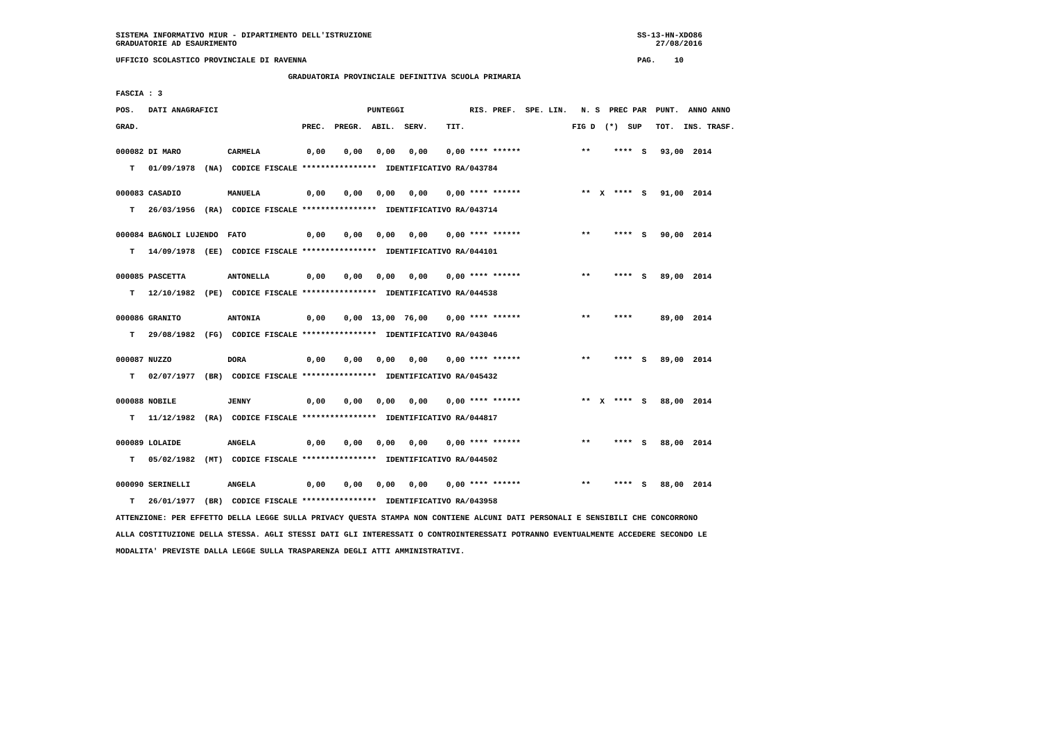SISTEMA INFORMATIVO MIUR - DIPARTIMENTO DELL'ISTRUZIONE                                                         SS-13-HN-XDO86
GRADUATORIE AD ESAURIMENTO                                                                                          27/08/2016

UFFICIO SCOLASTICO PROVINCIALE DI RAVENNA                                                                       PAG.    10

                                     GRADUATORIA PROVINCIALE DEFINITIVA SCUOLA PRIMARIA

FASCIA : 3

POS.   DATI ANAGRAFICI                                PUNTEGGI              RIS. PREF.  SPE. LIN.   N. S  PREC PAR  PUNT.  ANNO ANNO

GRAD.                                   PREC.  PREGR.  ABIL.  SERV.    TIT.                       FIG D  (*)  SUP   TOT.  INS. TRASF.


000082 DI MARO          CARMELA          0,00    0,00   0,00   0,00    0,00 **** ******             **     ****  S   93,00  2014

   T   01/09/1978  (NA)  CODICE FISCALE ****************  IDENTIFICATIVO RA/043784


000083 CASADIO          MANUELA          0,00    0,00   0,00   0,00    0,00 **** ******             **  X  ****  S   91,00  2014

   T   26/03/1956  (RA)  CODICE FISCALE ****************  IDENTIFICATIVO RA/043714


000084 BAGNOLI LUJENDO  FATO             0,00    0,00   0,00   0,00    0,00 **** ******             **     ****  S   90,00  2014

   T   14/09/1978  (EE)  CODICE FISCALE ****************  IDENTIFICATIVO RA/044101


000085 PASCETTA         ANTONELLA        0,00    0,00   0,00   0,00    0,00 **** ******             **     ****  S   89,00  2014

   T   12/10/1982  (PE)  CODICE FISCALE ****************  IDENTIFICATIVO RA/044538


000086 GRANITO          ANTONIA          0,00    0,00  13,00  76,00    0,00 **** ******             **     ****      89,00  2014

   T   29/08/1982  (FG)  CODICE FISCALE ****************  IDENTIFICATIVO RA/043046


000087 NUZZO            DORA             0,00    0,00   0,00   0,00    0,00 **** ******             **     ****  S   89,00  2014

   T   02/07/1977  (BR)  CODICE FISCALE ****************  IDENTIFICATIVO RA/045432


000088 NOBILE           JENNY            0,00    0,00   0,00   0,00    0,00 **** ******             **  X  ****  S   88,00  2014

   T   11/12/1982  (RA)  CODICE FISCALE ****************  IDENTIFICATIVO RA/044817


000089 LOLAIDE          ANGELA           0,00    0,00   0,00   0,00    0,00 **** ******             **     ****  S   88,00  2014

   T   05/02/1982  (MT)  CODICE FISCALE ****************  IDENTIFICATIVO RA/044502


000090 SERINELLI        ANGELA           0,00    0,00   0,00   0,00    0,00 **** ******             **     ****  S   88,00  2014

   T   26/01/1977  (BR)  CODICE FISCALE ****************  IDENTIFICATIVO RA/043958

ATTENZIONE: PER EFFETTO DELLA LEGGE SULLA PRIVACY QUESTA STAMPA NON CONTIENE ALCUNI DATI PERSONALI E SENSIBILI CHE CONCORRONO

ALLA COSTITUZIONE DELLA STESSA. AGLI STESSI DATI GLI INTERESSATI O CONTROINTERESSATI POTRANNO EVENTUALMENTE ACCEDERE SECONDO LE

MODALITA' PREVISTE DALLA LEGGE SULLA TRASPARENZA DEGLI ATTI AMMINISTRATIVI.